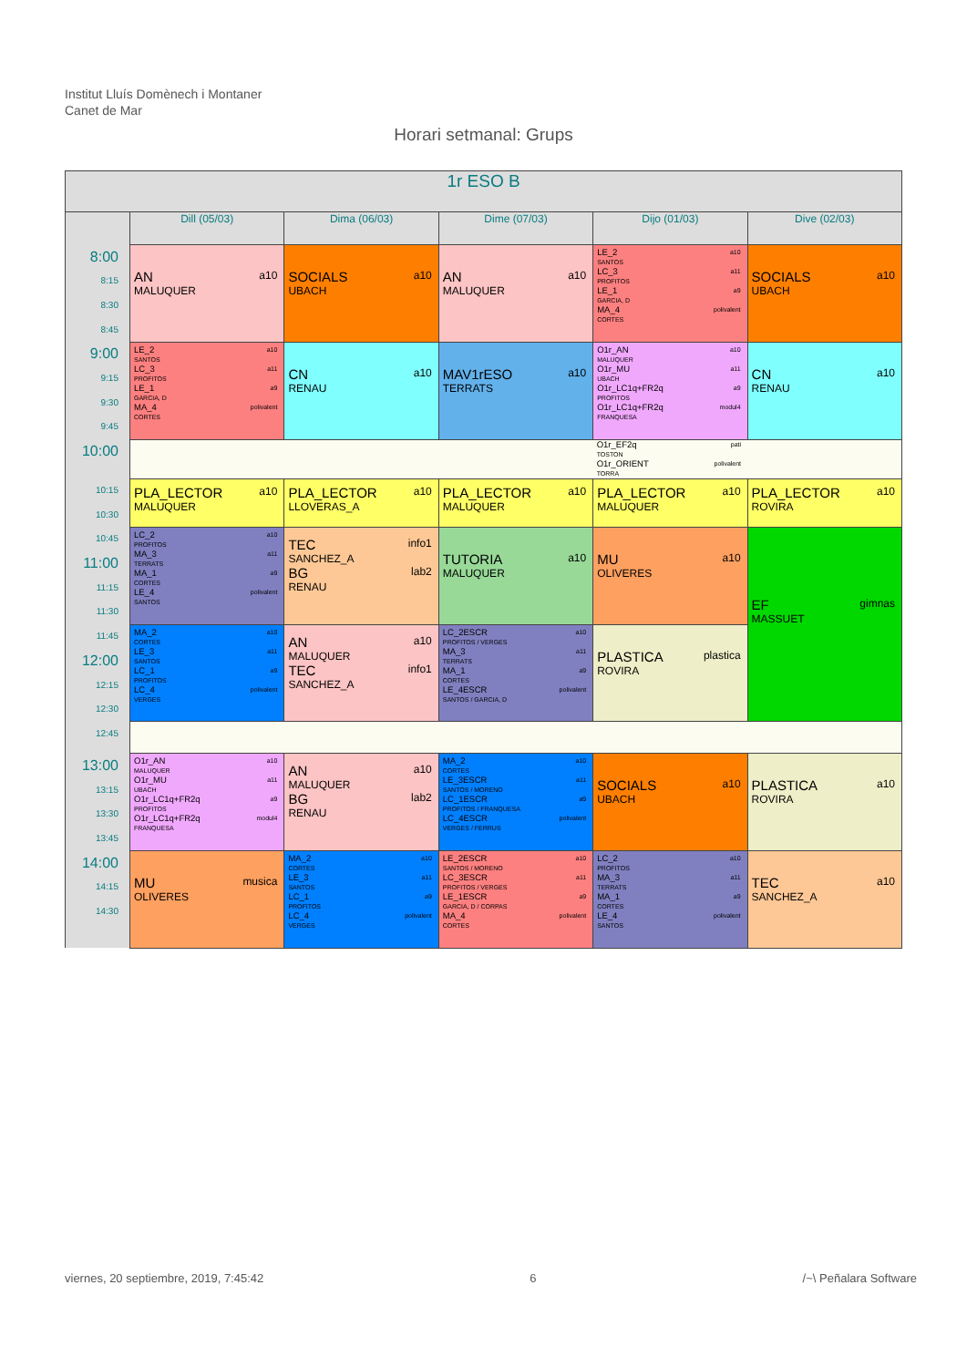Institut Lluís Domènech i Montaner
Canet de Mar
Horari setmanal: Grups
| 1r ESO B | | | | | |
| --- | --- | --- | --- | --- | --- |
| | Dill (05/03) | Dima (06/03) | Dime (07/03) | Dijo (01/03) | Dive (02/03) |
| 8:00 8:15 8:30 8:45 | AN a10 MALUQUER | SOCIALS a10 UBACH | AN a10 MALUQUER | LE_2 a10 SANTOS LC_3 a11 PROFITOS LE_1 a9 GARCIA, D MA_4 polivalent CORTES | SOCIALS a10 UBACH |
| 9:00 9:15 9:30 9:45 | LE_2 a10 SANTOS LC_3 a11 PROFITOS LE_1 a9 GARCIA, D MA_4 polivalent CORTES | CN a10 RENAU | MAV1rESO a10 TERRATS | O1r_AN a10 MALUQUER O1r_MU a11 UBACH O1r_LC1q+FR2q a9 PROFITOS O1r_LC1q+FR2q modul4 FRANQUESA | CN a10 RENAU |
| 10:00 | | | | O1r_EF2q pati TOSTON O1r_ORIENT polivalent TORRA | |
| 10:15 10:30 | PLA_LECTOR a10 MALUQUER | PLA_LECTOR a10 LLOVERAS_A | PLA_LECTOR a10 MALUQUER | PLA_LECTOR a10 MALUQUER | PLA_LECTOR a10 ROVIRA |
| 10:45 11:00 11:15 11:30 | LC_2 a10 PROFITOS MA_3 a11 TERRATS MA_1 a9 CORTES LE_4 polivalent SANTOS | TEC info1 SANCHEZ_A BG lab2 RENAU | TUTORIA a10 MALUQUER | MU a10 OLIVERES | EF gimnas MASSUET |
| 11:45 12:00 12:15 12:30 | MA_2 a10 CORTES LE_3 a11 SANTOS LC_1 a9 PROFITOS LC_4 polivalent VERGES | AN a10 MALUQUER TEC info1 SANCHEZ_A | LC_2ESCR a10 PROFITOS / VERGES MA_3 a11 TERRATS MA_1 a9 CORTES LE_4ESCR polivalent SANTOS / GARCIA, D | PLASTICA plastica ROVIRA | |
| 12:45 | | | | | |
| 13:00 13:15 13:30 13:45 | O1r_AN a10 MALUQUER O1r_MU a11 UBACH O1r_LC1q+FR2q a9 PROFITOS O1r_LC1q+FR2q modul4 FRANQUESA | AN a10 MALUQUER BG lab2 RENAU | MA_2 a10 CORTES LE_3ESCR a11 SANTOS / MORENO LC_1ESCR a9 PROFITOS / FRANQUESA LC_4ESCR polivalent VERGES / FERRUS | SOCIALS a10 UBACH | PLASTICA a10 ROVIRA |
| 14:00 14:15 14:30 | MU musica OLIVERES | MA_2 a10 CORTES LE_3 a11 SANTOS LC_1 a9 PROFITOS LC_4 polivalent VERGES | LE_2ESCR a10 SANTOS / MORENO LC_3ESCR a11 PROFITOS / VERGES LE_1ESCR a9 GARCIA, D / CORPAS MA_4 polivalent CORTES | LC_2 a10 PROFITOS MA_3 a11 TERRATS MA_1 a9 CORTES LE_4 polivalent SANTOS | TEC a10 SANCHEZ_A |
viernes, 20 septiembre, 2019, 7:45:42 6 /~\ Peñalara Software